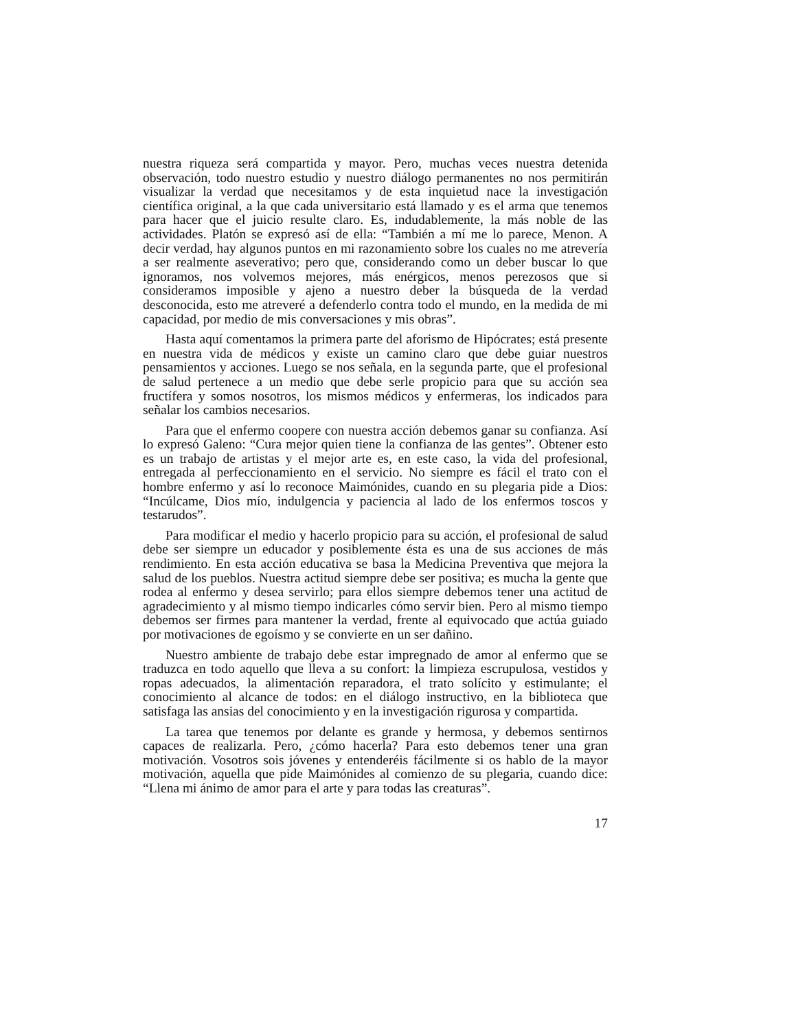nuestra riqueza será compartida y mayor. Pero, muchas veces nuestra detenida observación, todo nuestro estudio y nuestro diálogo permanentes no nos permitirán visualizar la verdad que necesitamos y de esta inquietud nace la investigación científica original, a la que cada universitario está llamado y es el arma que tenemos para hacer que el juicio resulte claro. Es, indudablemente, la más noble de las actividades. Platón se expresó así de ella: “También a mí me lo parece, Menon. A decir verdad, hay algunos puntos en mi razonamiento sobre los cuales no me atrevería a ser realmente aseverativo; pero que, considerando como un deber buscar lo que ignoramos, nos volvemos mejores, más enérgicos, menos perezosos que si consideramos imposible y ajeno a nuestro deber la búsqueda de la verdad desconocida, esto me atreveré a defenderlo contra todo el mundo, en la medida de mi capacidad, por medio de mis conversaciones y mis obras”.
Hasta aquí comentamos la primera parte del aforismo de Hipócrates; está presente en nuestra vida de médicos y existe un camino claro que debe guiar nuestros pensamientos y acciones. Luego se nos señala, en la segunda parte, que el profesional de salud pertenece a un medio que debe serle propicio para que su acción sea fructífera y somos nosotros, los mismos médicos y enfermeras, los indicados para señalar los cambios necesarios.
Para que el enfermo coopere con nuestra acción debemos ganar su confianza. Así lo expresó Galeno: “Cura mejor quien tiene la confianza de las gentes”. Obtener esto es un trabajo de artistas y el mejor arte es, en este caso, la vida del profesional, entregada al perfeccionamiento en el servicio. No siempre es fácil el trato con el hombre enfermo y así lo reconoce Maimónides, cuando en su plegaria pide a Dios: “Incúlcame, Dios mío, indulgencia y paciencia al lado de los enfermos toscos y testarudos”.
Para modificar el medio y hacerlo propicio para su acción, el profesional de salud debe ser siempre un educador y posiblemente ésta es una de sus acciones de más rendimiento. En esta acción educativa se basa la Medicina Preventiva que mejora la salud de los pueblos. Nuestra actitud siempre debe ser positiva; es mucha la gente que rodea al enfermo y desea servirlo; para ellos siempre debemos tener una actitud de agradecimiento y al mismo tiempo indicarles cómo servir bien. Pero al mismo tiempo debemos ser firmes para mantener la verdad, frente al equivocado que actúa guiado por motivaciones de egoísmo y se convierte en un ser dañino.
Nuestro ambiente de trabajo debe estar impregnado de amor al enfermo que se traduzca en todo aquello que lleva a su confort: la limpieza escrupulosa, vestidos y ropas adecuados, la alimentación reparadora, el trato solícito y estimulante; el conocimiento al alcance de todos: en el diálogo instructivo, en la biblioteca que satisfaga las ansias del conocimiento y en la investigación rigurosa y compartida.
La tarea que tenemos por delante es grande y hermosa, y debemos sentirnos capaces de realizarla. Pero, ¿cómo hacerla? Para esto debemos tener una gran motivación. Vosotros sois jóvenes y entenderéis fácilmente si os hablo de la mayor motivación, aquella que pide Maimónides al comienzo de su plegaria, cuando dice: “Llena mi ánimo de amor para el arte y para todas las creaturas”.
17